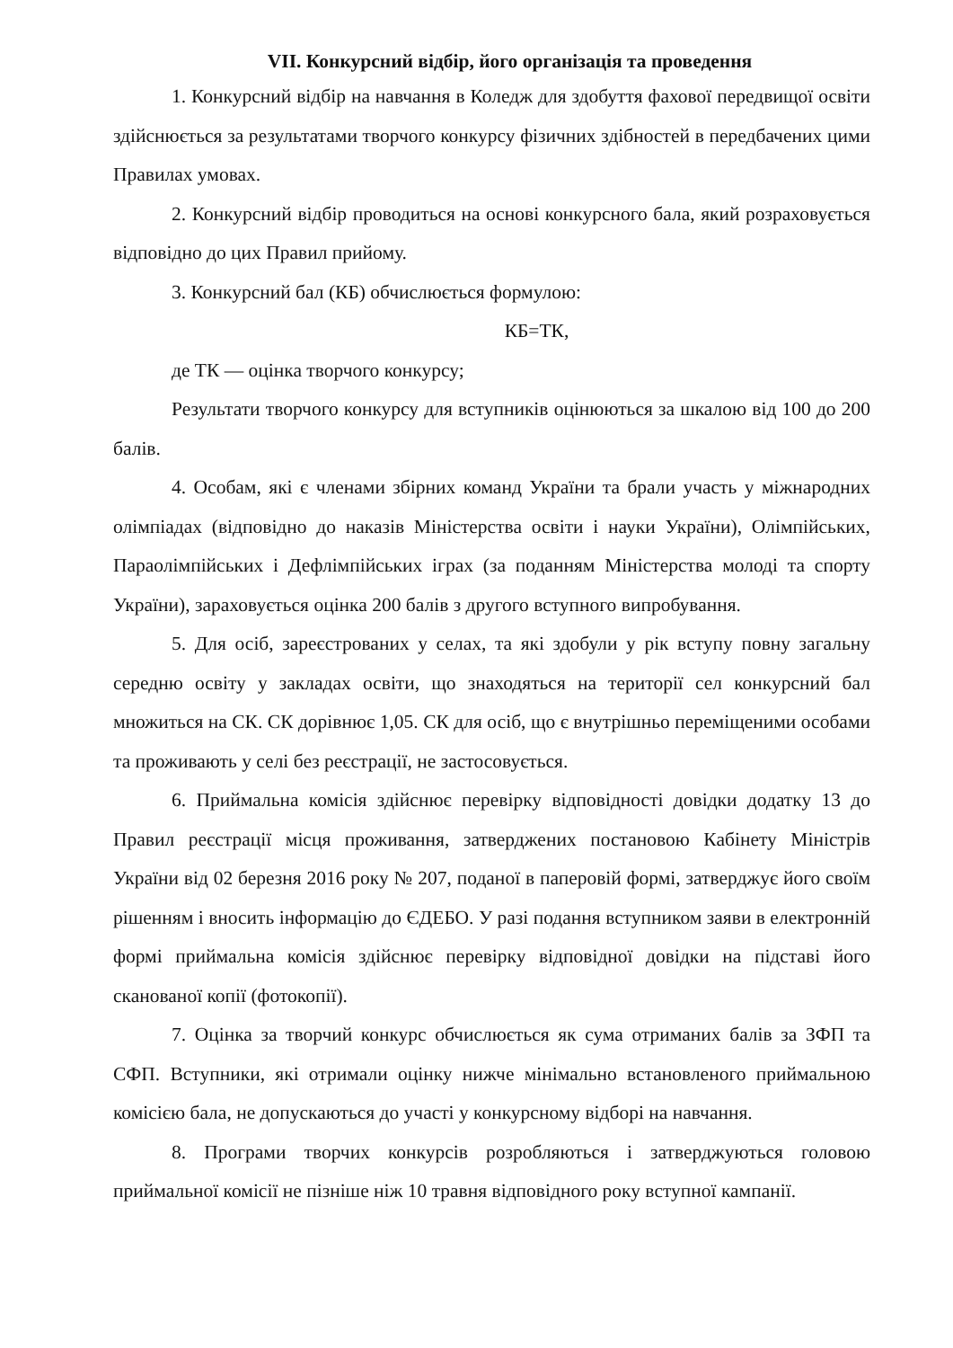VII. Конкурсний відбір, його організація та проведення
1. Конкурсний відбір на навчання в Коледж для здобуття фахової передвищої освіти здійснюється за результатами творчого конкурсу фізичних здібностей в передбачених цими Правилах умовах.
2. Конкурсний відбір проводиться на основі конкурсного бала, який розраховується відповідно до цих Правил прийому.
3. Конкурсний бал (КБ) обчислюється формулою:
КБ=ТК,
де ТК — оцінка творчого конкурсу;
Результати творчого конкурсу для вступників оцінюються за шкалою від 100 до 200 балів.
4. Особам, які є членами збірних команд України та брали участь у міжнародних олімпіадах (відповідно до наказів Міністерства освіти і науки України), Олімпійських, Параолімпійських і Дефлімпійських іграх (за поданням Міністерства молоді та спорту України), зараховується оцінка 200 балів з другого вступного випробування.
5. Для осіб, зареєстрованих у селах, та які здобули у рік вступу повну загальну середню освіту у закладах освіти, що знаходяться на території сел конкурсний бал множиться на СК. СК дорівнює 1,05. СК для осіб, що є внутрішньо переміщеними особами та проживають у селі без реєстрації, не застосовується.
6. Приймальна комісія здійснює перевірку відповідності довідки додатку 13 до Правил реєстрації місця проживання, затверджених постановою Кабінету Міністрів України від 02 березня 2016 року № 207, поданої в паперовій формі, затверджує його своїм рішенням і вносить інформацію до ЄДЕБО. У разі подання вступником заяви в електронній формі приймальна комісія здійснює перевірку відповідної довідки на підставі його сканованої копії (фотокопії).
7. Оцінка за творчий конкурс обчислюється як сума отриманих балів за ЗФП та СФП. Вступники, які отримали оцінку нижче мінімально встановленого приймальною комісією бала, не допускаються до участі у конкурсному відборі на навчання.
8. Програми творчих конкурсів розробляються і затверджуються головою приймальної комісії не пізніше ніж 10 травня відповідного року вступної кампанії.